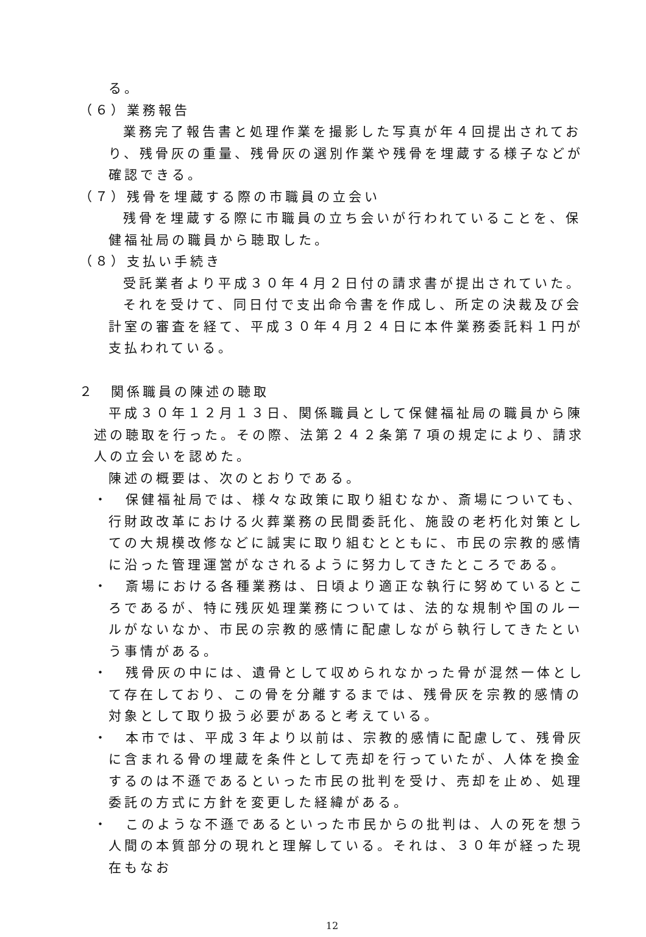る。
（６）業務報告
業務完了報告書と処理作業を撮影した写真が年４回提出されており、残骨灰の重量、残骨灰の選別作業や残骨を埋蔵する様子などが確認できる。
（７）残骨を埋蔵する際の市職員の立会い
残骨を埋蔵する際に市職員の立ち会いが行われていることを、保健福祉局の職員から聴取した。
（８）支払い手続き
受託業者より平成３０年４月２日付の請求書が提出されていた。
それを受けて、同日付で支出命令書を作成し、所定の決裁及び会計室の審査を経て、平成３０年４月２４日に本件業務委託料１円が支払われている。
２　関係職員の陳述の聴取
平成３０年１２月１３日、関係職員として保健福祉局の職員から陳述の聴取を行った。その際、法第２４２条第７項の規定により、請求人の立会いを認めた。
陳述の概要は、次のとおりである。
・　保健福祉局では、様々な政策に取り組むなか、斎場についても、行財政改革における火葬業務の民間委託化、施設の老朽化対策としての大規模改修などに誠実に取り組むとともに、市民の宗教的感情に沿った管理運営がなされるように努力してきたところである。
・　斎場における各種業務は、日頃より適正な執行に努めているところであるが、特に残灰処理業務については、法的な規制や国のルールがないなか、市民の宗教的感情に配慮しながら執行してきたという事情がある。
・　残骨灰の中には、遺骨として収められなかった骨が混然一体として存在しており、この骨を分離するまでは、残骨灰を宗教的感情の対象として取り扱う必要があると考えている。
・　本市では、平成３年より以前は、宗教的感情に配慮して、残骨灰に含まれる骨の埋蔵を条件として売却を行っていたが、人体を換金するのは不遜であるといった市民の批判を受け、売却を止め、処理委託の方式に方針を変更した経緯がある。
・　このような不遜であるといった市民からの批判は、人の死を想う人間の本質部分の現れと理解している。それは、３０年が経った現在もなお
12